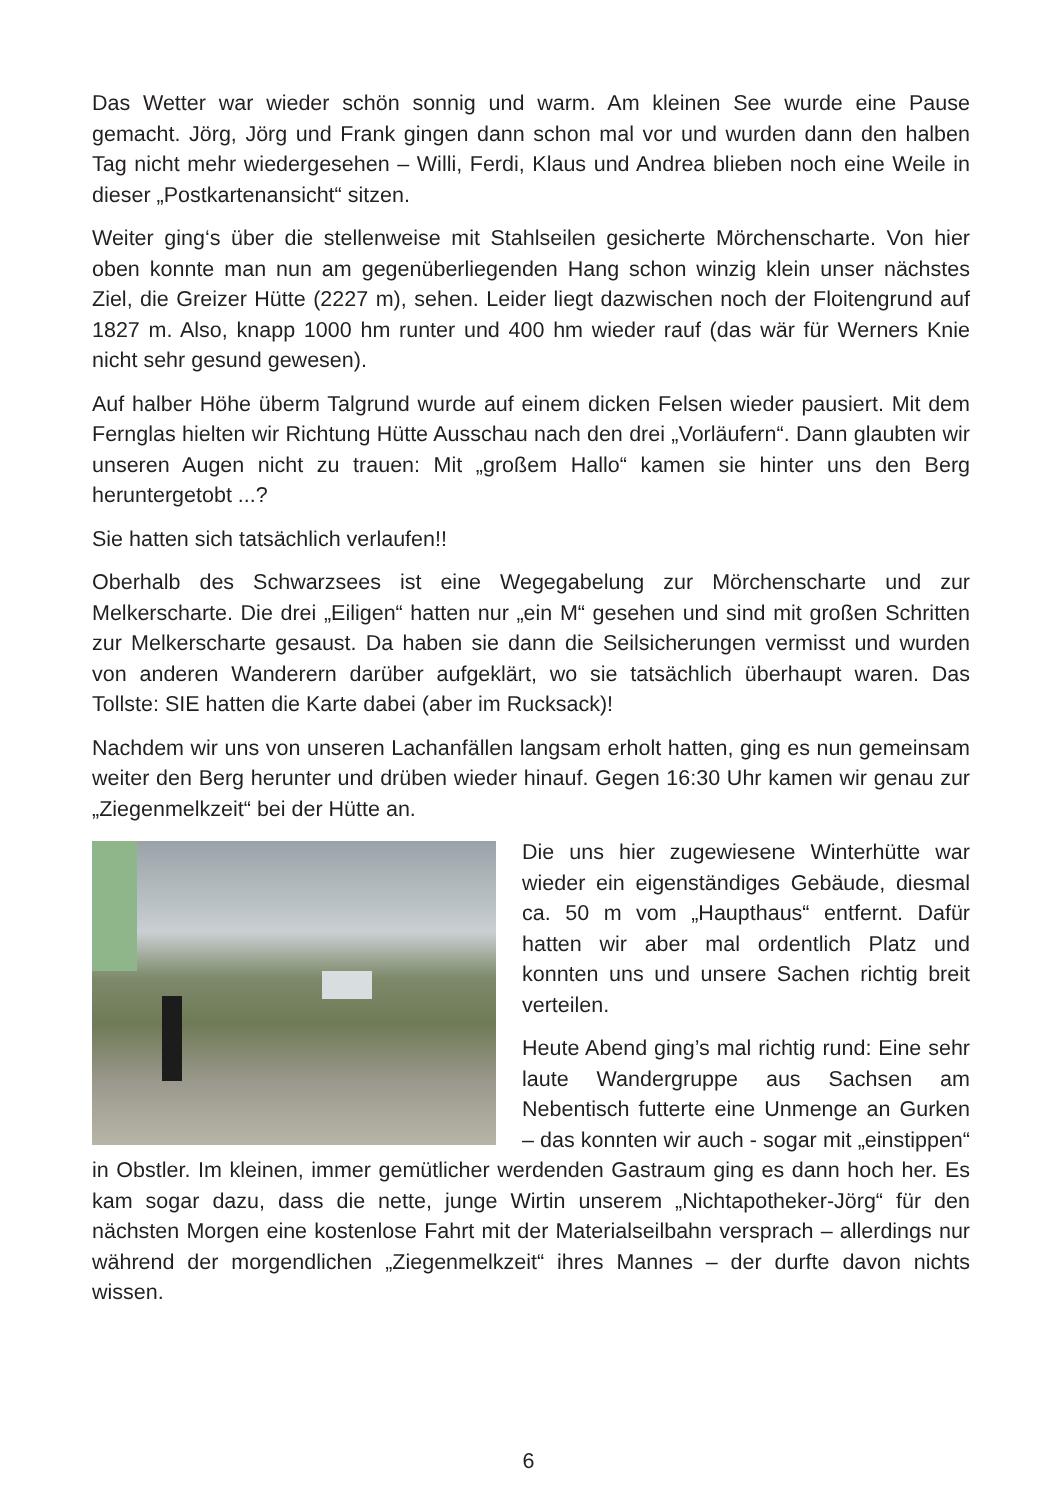Das Wetter war wieder schön sonnig und warm. Am kleinen See wurde eine Pause gemacht. Jörg, Jörg und Frank gingen dann schon mal vor und wurden dann den halben Tag nicht mehr wiedergesehen – Willi, Ferdi, Klaus und Andrea blieben noch eine Weile in dieser „Postkartenansicht“ sitzen.
Weiter ging‘s über die stellenweise mit Stahlseilen gesicherte Mörchenscharte. Von hier oben konnte man nun am gegenüberliegenden Hang schon winzig klein unser nächstes Ziel, die Greizer Hütte (2227 m), sehen. Leider liegt dazwischen noch der Floitengrund auf 1827 m. Also, knapp 1000 hm runter und 400 hm wieder rauf (das wär für Werners Knie nicht sehr gesund gewesen).
Auf halber Höhe überm Talgrund wurde auf einem dicken Felsen wieder pausiert. Mit dem Fernglas hielten wir Richtung Hütte Ausschau nach den drei „Vorläufern“. Dann glaubten wir unseren Augen nicht zu trauen: Mit „großem Hallo“ kamen sie hinter uns den Berg heruntergetobt ...?
Sie hatten sich tatsächlich verlaufen!!
Oberhalb des Schwarzsees ist eine Wegegabelung zur Mörchenscharte und zur Melkerscharte. Die drei „Eiligen“ hatten nur „ein M“ gesehen und sind mit großen Schritten zur Melkerscharte gesaust. Da haben sie dann die Seilsicherungen vermisst und wurden von anderen Wanderern darüber aufgeklärt, wo sie tatsächlich überhaupt waren. Das Tollste: SIE hatten die Karte dabei (aber im Rucksack)!
Nachdem wir uns von unseren Lachanfällen langsam erholt hatten, ging es nun gemeinsam weiter den Berg herunter und drüben wieder hinauf. Gegen 16:30 Uhr kamen wir genau zur „Ziegenmelkzeit“ bei der Hütte an.
Die uns hier zugewiesene Winterhütte war wieder ein eigenständiges Gebäude, diesmal ca. 50 m vom „Haupthaus“ entfernt. Dafür hatten wir aber mal ordentlich Platz und konnten uns und unsere Sachen richtig breit verteilen.
Heute Abend ging’s mal richtig rund: Eine sehr laute Wandergruppe aus Sachsen am Nebentisch futterte eine Unmenge an Gurken – das konnten wir auch - sogar mit „einstippen“ in Obstler. Im kleinen, immer gemütlicher werdenden Gastraum ging es dann hoch her. Es kam sogar dazu, dass die nette, junge Wirtin unserem „Nichtapotheker-Jörg“ für den nächsten Morgen eine kostenlose Fahrt mit der Materialseilbahn versprach – allerdings nur während der morgendlichen „Ziegenmelkzeit“ ihres Mannes – der durfte davon nichts wissen.
6